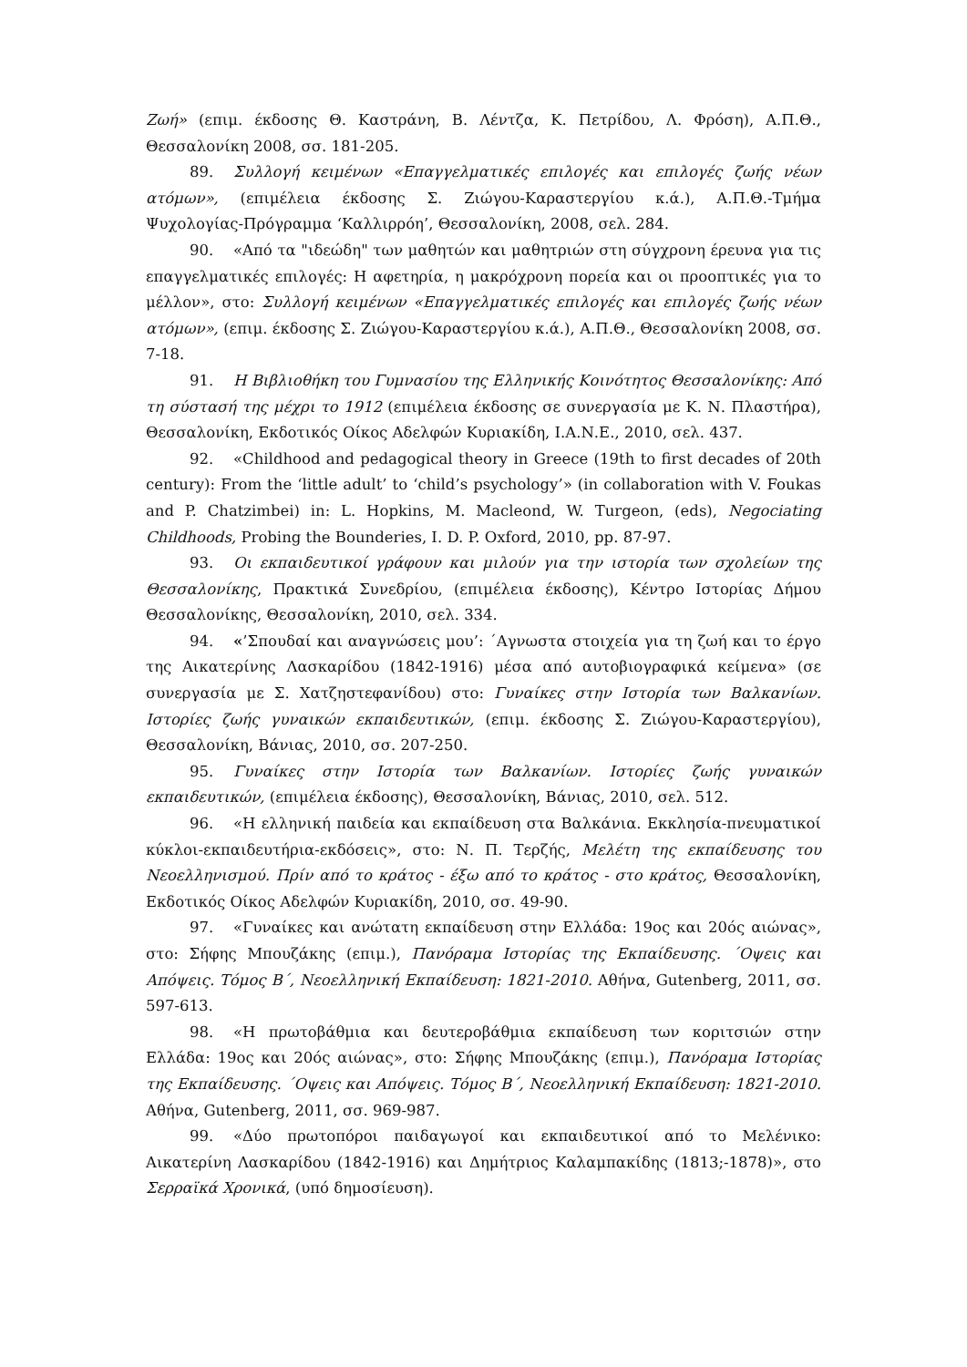Ζωή» (επιμ. έκδοσης Θ. Καστράνη, Β. Λέντζα, Κ. Πετρίδου, Λ. Φρόση), Α.Π.Θ., Θεσσαλονίκη 2008, σσ. 181-205.
89. Συλλογή κειμένων «Επαγγελματικές επιλογές και επιλογές ζωής νέων ατόμων», (επιμέλεια έκδοσης Σ. Ζιώγου-Καραστεργίου κ.ά.), Α.Π.Θ.-Τμήμα Ψυχολογίας-Πρόγραμμα ‘Καλλιρρόη’, Θεσσαλονίκη, 2008, σελ. 284.
90. «Από τα "ιδεώδη" των μαθητών και μαθητριών στη σύγχρονη έρευνα για τις επαγγελματικές επιλογές: Η αφετηρία, η μακρόχρονη πορεία και οι προοπτικές για το μέλλον», στο: Συλλογή κειμένων «Επαγγελματικές επιλογές και επιλογές ζωής νέων ατόμων», (επιμ. έκδοσης Σ. Ζιώγου-Καραστεργίου κ.ά.), Α.Π.Θ., Θεσσαλονίκη 2008, σσ. 7-18.
91. Η Βιβλιοθήκη του Γυμνασίου της Ελληνικής Κοινότητος Θεσσαλονίκης: Από τη σύστασή της μέχρι το 1912 (επιμέλεια έκδοσης σε συνεργασία με Κ. Ν. Πλαστήρα), Θεσσαλονίκη, Εκδοτικός Οίκος Αδελφών Κυριακίδη, Ι.Α.Ν.Ε., 2010, σελ. 437.
92. «Childhood and pedagogical theory in Greece (19th to first decades of 20th century): From the ‘little adult’ to ‘child’s psychology’» (in collaboration with V. Foukas and P. Chatzimbei) in: L. Hopkins, M. Macleond, W. Turgeon, (eds), Negociating Childhoods, Probing the Bounderies, I. D. P. Oxford, 2010, pp. 87-97.
93. Οι εκπαιδευτικοί γράφουν και μιλούν για την ιστορία των σχολείων της Θεσσαλονίκης, Πρακτικά Συνεδρίου, (επιμέλεια έκδοσης), Κέντρο Ιστορίας Δήμου Θεσσαλονίκης, Θεσσαλονίκη, 2010, σελ. 334.
94. «’Σπουδαί και αναγνώσεις μου’: ΄Αγνωστα στοιχεία για τη ζωή και το έργο της Αικατερίνης Λασκαρίδου (1842-1916) μέσα από αυτοβιογραφικά κείμενα» (σε συνεργασία με Σ. Χατζηστεφανίδου) στο: Γυναίκες στην Ιστορία των Βαλκανίων. Ιστορίες ζωής γυναικών εκπαιδευτικών, (επιμ. έκδοσης Σ. Ζιώγου-Καραστεργίου), Θεσσαλονίκη, Βάνιας, 2010, σσ. 207-250.
95. Γυναίκες στην Ιστορία των Βαλκανίων. Ιστορίες ζωής γυναικών εκπαιδευτικών, (επιμέλεια έκδοσης), Θεσσαλονίκη, Βάνιας, 2010, σελ. 512.
96. «Η ελληνική παιδεία και εκπαίδευση στα Βαλκάνια. Εκκλησία-πνευματικοί κύκλοι-εκπαιδευτήρια-εκδόσεις», στο: Ν. Π. Τερζής, Μελέτη της εκπαίδευσης του Νεοελληνισμού. Πρίν από το κράτος - έξω από το κράτος - στο κράτος, Θεσσαλονίκη, Εκδοτικός Οίκος Αδελφών Κυριακίδη, 2010, σσ. 49-90.
97. «Γυναίκες και ανώτατη εκπαίδευση στην Ελλάδα: 19ος και 20ός αιώνας», στο: Σήφης Μπουζάκης (επιμ.), Πανόραμα Ιστορίας της Εκπαίδευσης. ΄Οψεις και Απόψεις. Τόμος Β΄, Νεοελληνική Εκπαίδευση: 1821-2010. Αθήνα, Gutenberg, 2011, σσ. 597-613.
98. «Η πρωτοβάθμια και δευτεροβάθμια εκπαίδευση των κοριτσιών στην Ελλάδα: 19ος και 20ός αιώνας», στο: Σήφης Μπουζάκης (επιμ.), Πανόραμα Ιστορίας της Εκπαίδευσης. ΄Οψεις και Απόψεις. Τόμος Β΄, Νεοελληνική Εκπαίδευση: 1821-2010. Αθήνα, Gutenberg, 2011, σσ. 969-987.
99. «Δύο πρωτοπόροι παιδαγωγοί και εκπαιδευτικοί από το Μελένικο: Αικατερίνη Λασκαρίδου (1842-1916) και Δημήτριος Καλαμπακίδης (1813;-1878)», στο Σερραϊκά Χρονικά, (υπό δημοσίευση).